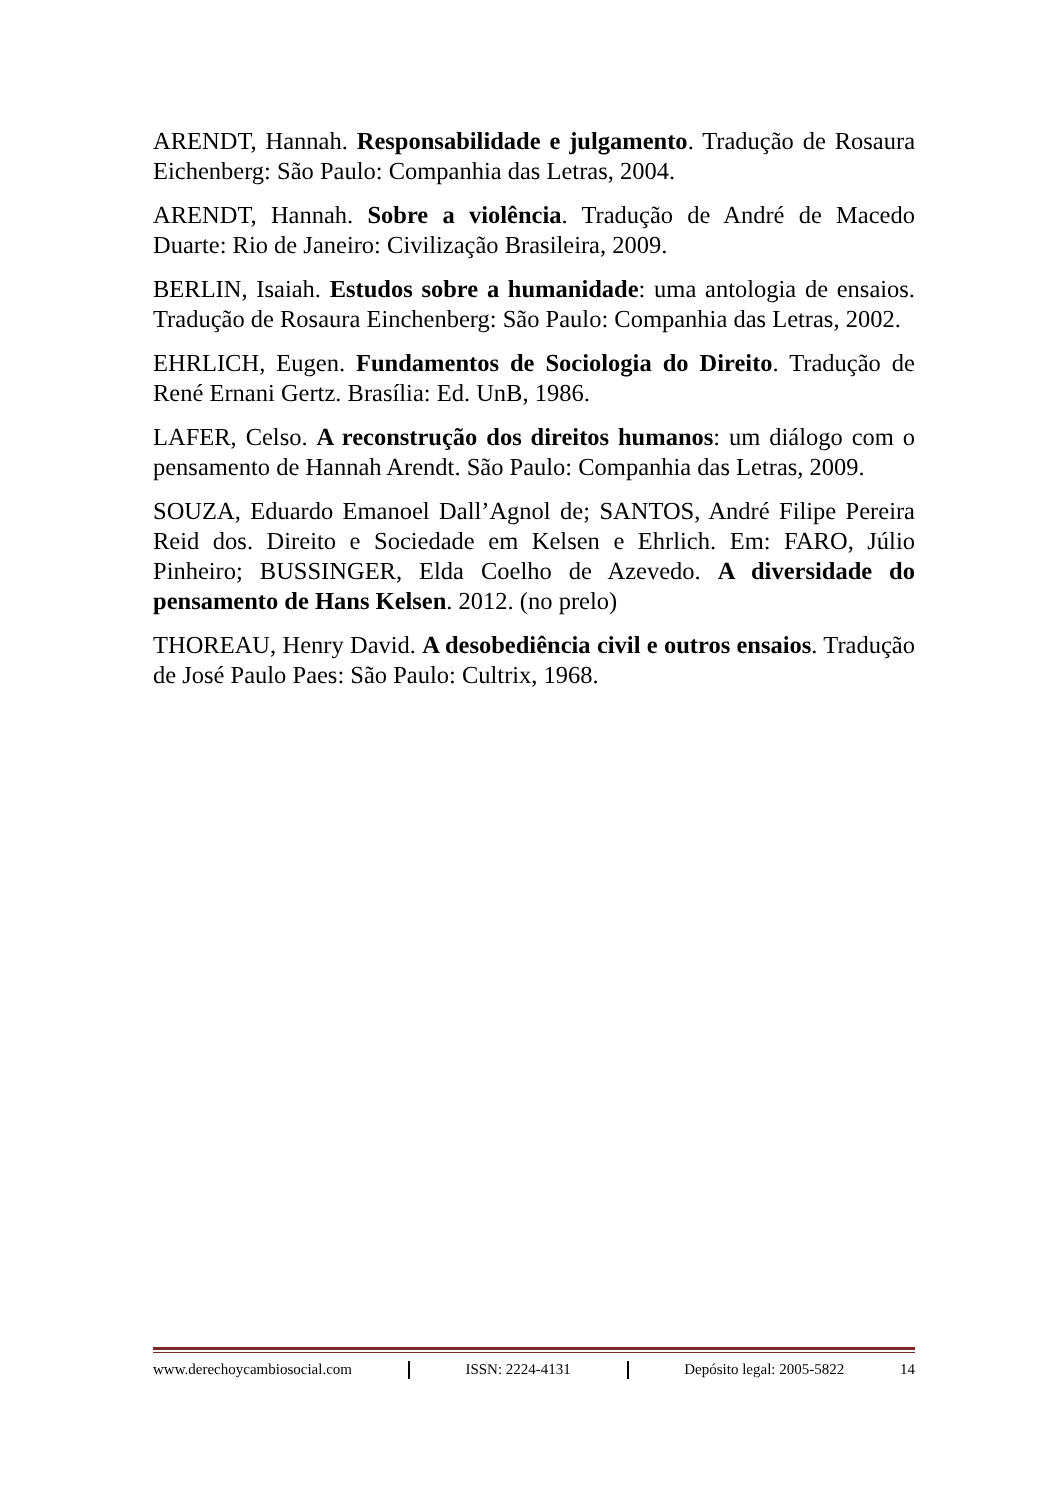ARENDT, Hannah. Responsabilidade e julgamento. Tradução de Rosaura Eichenberg: São Paulo: Companhia das Letras, 2004.
ARENDT, Hannah. Sobre a violência. Tradução de André de Macedo Duarte: Rio de Janeiro: Civilização Brasileira, 2009.
BERLIN, Isaiah. Estudos sobre a humanidade: uma antologia de ensaios. Tradução de Rosaura Einchenberg: São Paulo: Companhia das Letras, 2002.
EHRLICH, Eugen. Fundamentos de Sociologia do Direito. Tradução de René Ernani Gertz. Brasília: Ed. UnB, 1986.
LAFER, Celso. A reconstrução dos direitos humanos: um diálogo com o pensamento de Hannah Arendt. São Paulo: Companhia das Letras, 2009.
SOUZA, Eduardo Emanoel Dall’Agnol de; SANTOS, André Filipe Pereira Reid dos. Direito e Sociedade em Kelsen e Ehrlich. Em: FARO, Júlio Pinheiro; BUSSINGER, Elda Coelho de Azevedo. A diversidade do pensamento de Hans Kelsen. 2012. (no prelo)
THOREAU, Henry David. A desobediência civil e outros ensaios. Tradução de José Paulo Paes: São Paulo: Cultrix, 1968.
www.derechoycambiosocial.com ISSN: 2224-4131 Depósito legal: 2005-5822 14